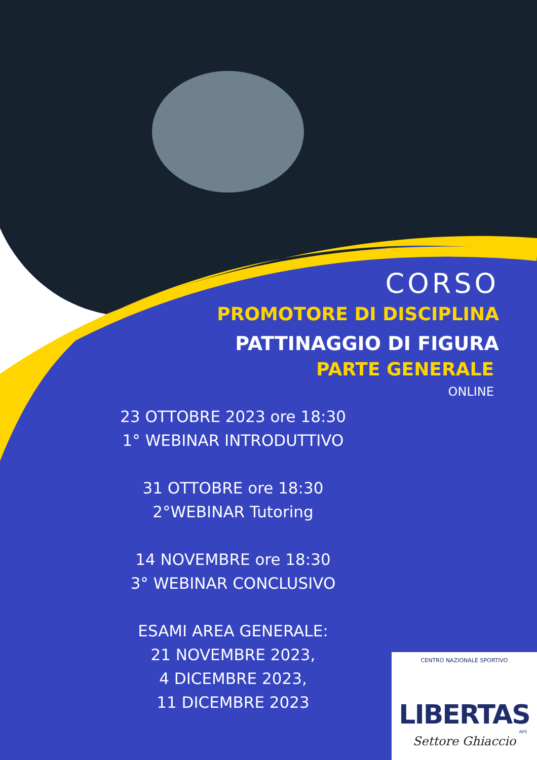CORSO
PROMOTORE DI DISCIPLINA
PATTINAGGIO DI FIGURA
PARTE GENERALE
ONLINE
23 OTTOBRE 2023 ore 18:30
1° WEBINAR INTRODUTTIVO
31 OTTOBRE ore 18:30
2°WEBINAR Tutoring
14 NOVEMBRE ore 18:30
3° WEBINAR CONCLUSIVO
ESAMI AREA GENERALE:
21 NOVEMBRE 2023,
4 DICEMBRE 2023,
11 DICEMBRE 2023
CENTRO NAZIONALE SPORTIVO
LIBERTAS
APS
Settore Ghiaccio